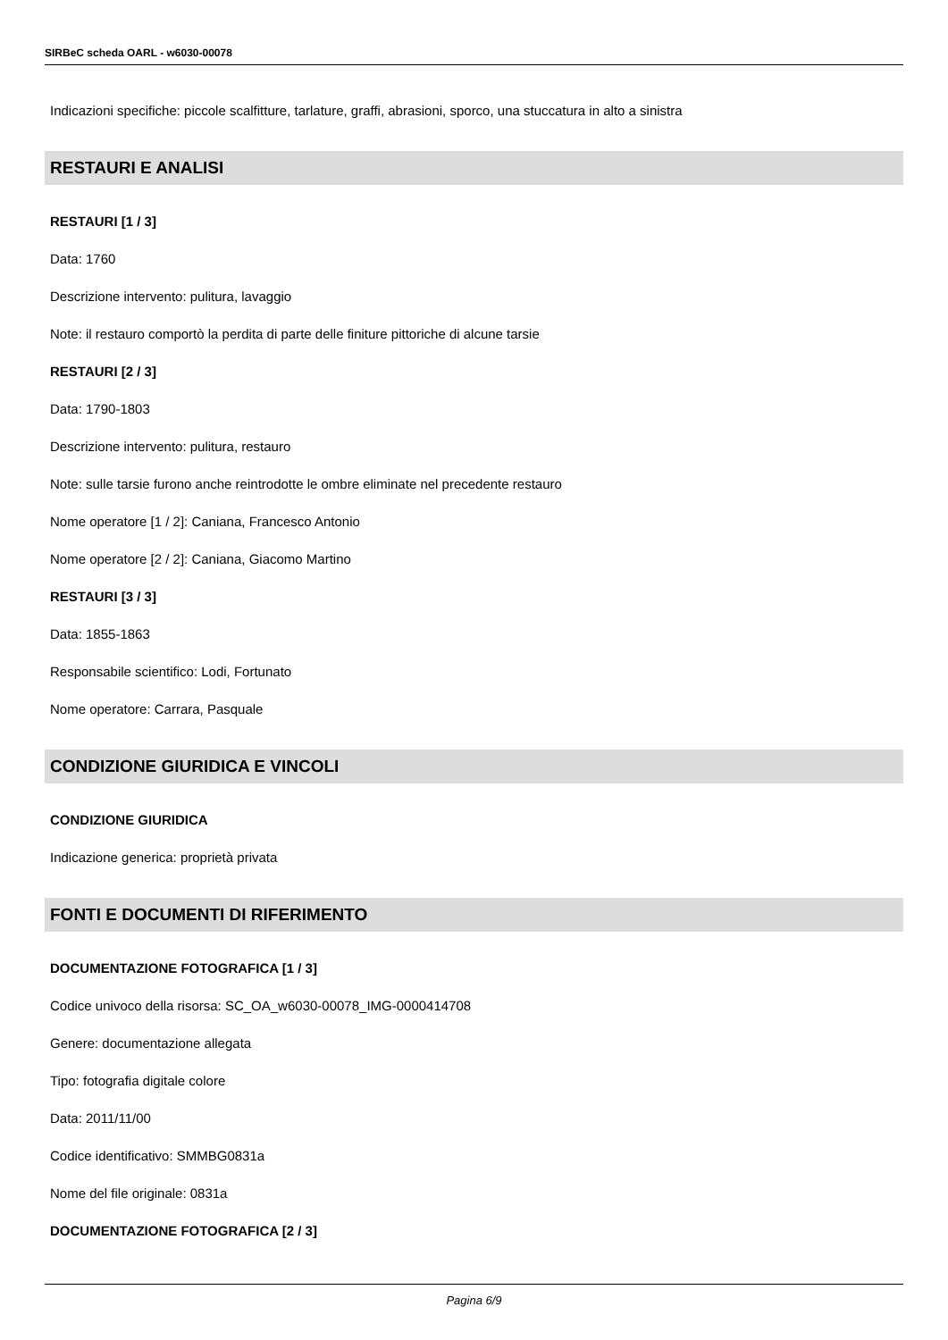SIRBeC scheda OARL - w6030-00078
Indicazioni specifiche: piccole scalfitture, tarlature, graffi, abrasioni, sporco, una stuccatura in alto a sinistra
RESTAURI E ANALISI
RESTAURI [1 / 3]
Data: 1760
Descrizione intervento: pulitura, lavaggio
Note: il restauro comportò la perdita di parte delle finiture pittoriche di alcune tarsie
RESTAURI [2 / 3]
Data: 1790-1803
Descrizione intervento: pulitura, restauro
Note: sulle tarsie furono anche reintrodotte le ombre eliminate nel precedente restauro
Nome operatore [1 / 2]: Caniana, Francesco Antonio
Nome operatore [2 / 2]: Caniana, Giacomo Martino
RESTAURI [3 / 3]
Data: 1855-1863
Responsabile scientifico: Lodi, Fortunato
Nome operatore: Carrara, Pasquale
CONDIZIONE GIURIDICA E VINCOLI
CONDIZIONE GIURIDICA
Indicazione generica: proprietà privata
FONTI E DOCUMENTI DI RIFERIMENTO
DOCUMENTAZIONE FOTOGRAFICA [1 / 3]
Codice univoco della risorsa: SC_OA_w6030-00078_IMG-0000414708
Genere: documentazione allegata
Tipo: fotografia digitale colore
Data: 2011/11/00
Codice identificativo: SMMBG0831a
Nome del file originale: 0831a
DOCUMENTAZIONE FOTOGRAFICA [2 / 3]
Pagina 6/9